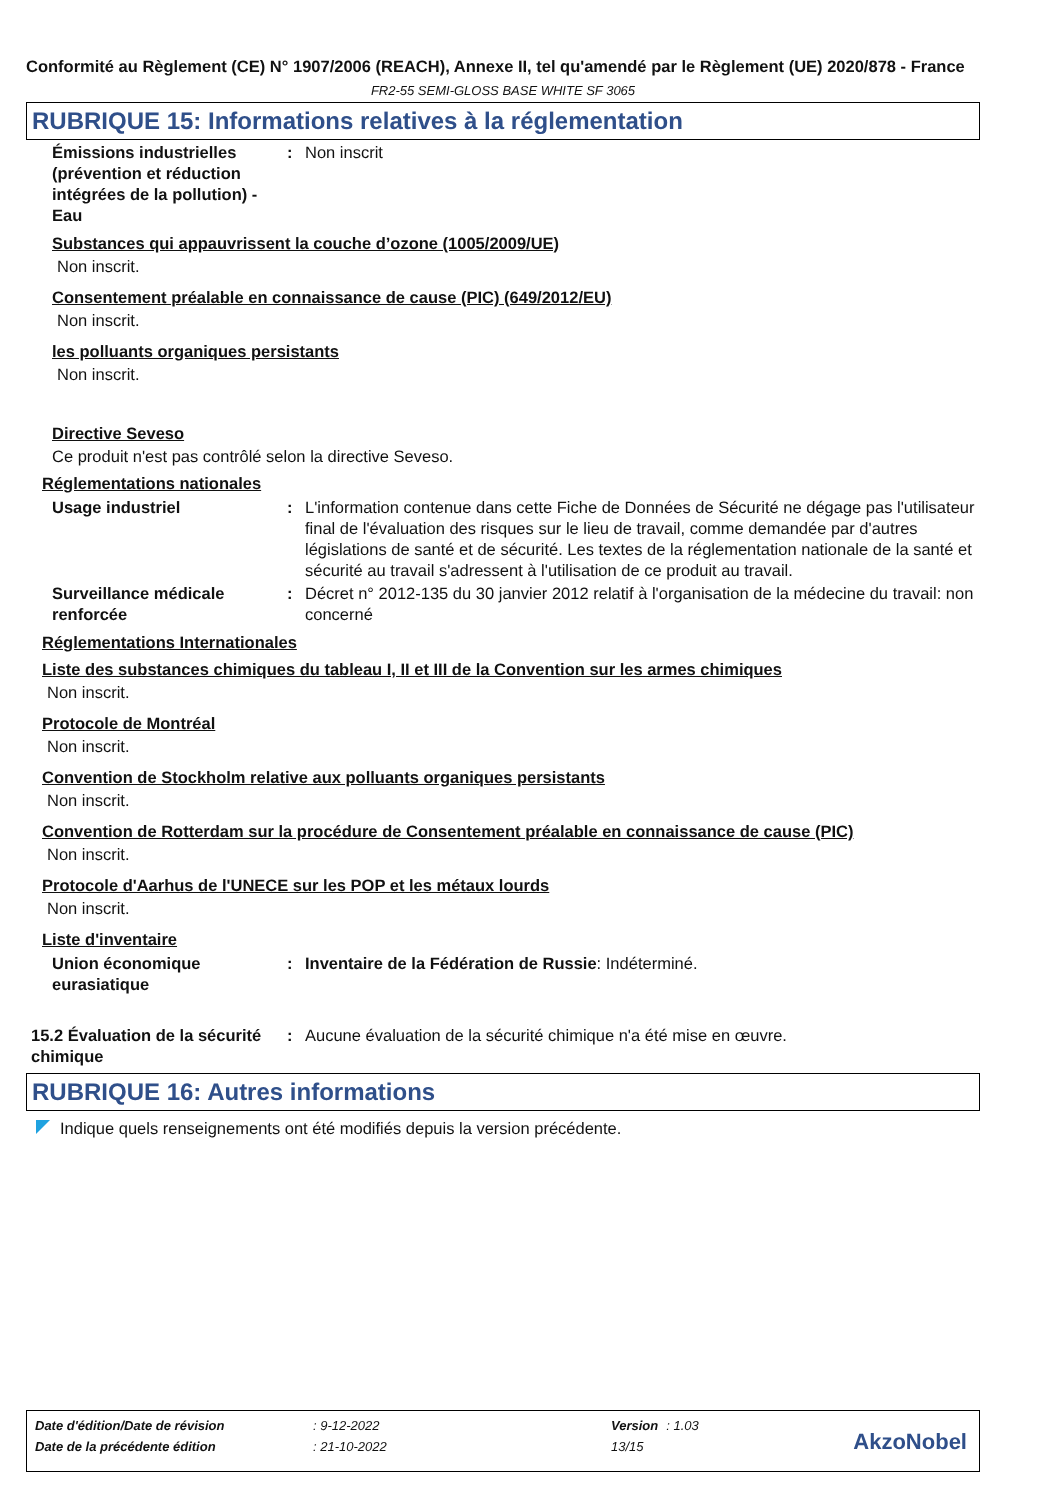Conformité au Règlement (CE) N° 1907/2006 (REACH), Annexe II, tel qu'amendé par le Règlement (UE) 2020/878 - France
FR2-55 SEMI-GLOSS BASE WHITE SF 3065
RUBRIQUE 15: Informations relatives à la réglementation
Émissions industrielles (prévention et réduction intégrées de la pollution) - Eau
: Non inscrit
Substances qui appauvrissent la couche d’ozone (1005/2009/UE)
Non inscrit.
Consentement préalable en connaissance de cause (PIC) (649/2012/EU)
Non inscrit.
les polluants organiques persistants
Non inscrit.
Directive Seveso
Ce produit n'est pas contrôlé selon la directive Seveso.
Réglementations nationales
Usage industriel : L'information contenue dans cette Fiche de Données de Sécurité ne dégage pas l'utilisateur final de l'évaluation des risques sur le lieu de travail, comme demandée par d'autres législations de santé et de sécurité. Les textes de la réglementation nationale de la santé et sécurité au travail s'adressent à l'utilisation de ce produit au travail.
Surveillance médicale renforcée
: Décret n° 2012-135 du 30 janvier 2012 relatif à l'organisation de la médecine du travail: non concerné
Réglementations Internationales
Liste des substances chimiques du tableau I, II et III de la Convention sur les armes chimiques
Non inscrit.
Protocole de Montréal
Non inscrit.
Convention de Stockholm relative aux polluants organiques persistants
Non inscrit.
Convention de Rotterdam sur la procédure de Consentement préalable en connaissance de cause (PIC)
Non inscrit.
Protocole d'Aarhus de l'UNECE sur les POP et les métaux lourds
Non inscrit.
Liste d'inventaire
Union économique eurasiatique
: Inventaire de la Fédération de Russie: Indéterminé.
15.2 Évaluation de la sécurité chimique
: Aucune évaluation de la sécurité chimique n'a été mise en œuvre.
RUBRIQUE 16: Autres informations
Indique quels renseignements ont été modifiés depuis la version précédente.
| Date d'édition/Date de révision | : 9-12-2022 | Version | : 1.03 |
| Date de la précédente édition | : 21-10-2022 | 13/15 | |
AkzoNobel